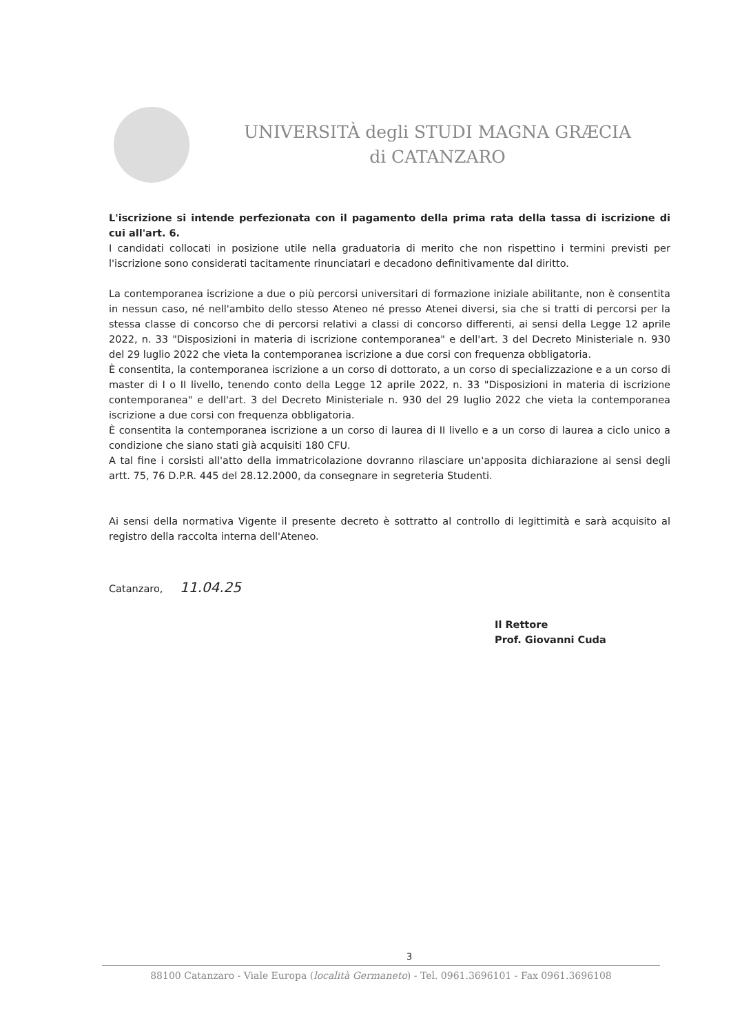UNIVERSITÀ degli STUDI MAGNA GRÆCIA
di CATANZARO
L'iscrizione si intende perfezionata con il pagamento della prima rata della tassa di iscrizione di cui all'art. 6.
I candidati collocati in posizione utile nella graduatoria di merito che non rispettino i termini previsti per l'iscrizione sono considerati tacitamente rinunciatari e decadono definitivamente dal diritto.
La contemporanea iscrizione a due o più percorsi universitari di formazione iniziale abilitante, non è consentita in nessun caso, né nell'ambito dello stesso Ateneo né presso Atenei diversi, sia che si tratti di percorsi per la stessa classe di concorso che di percorsi relativi a classi di concorso differenti, ai sensi della Legge 12 aprile 2022, n. 33 "Disposizioni in materia di iscrizione contemporanea" e dell'art. 3 del Decreto Ministeriale n. 930 del 29 luglio 2022 che vieta la contemporanea iscrizione a due corsi con frequenza obbligatoria.
È consentita, la contemporanea iscrizione a un corso di dottorato, a un corso di specializzazione e a un corso di master di I o II livello, tenendo conto della Legge 12 aprile 2022, n. 33 "Disposizioni in materia di iscrizione contemporanea" e dell'art. 3 del Decreto Ministeriale n. 930 del 29 luglio 2022 che vieta la contemporanea iscrizione a due corsi con frequenza obbligatoria.
È consentita la contemporanea iscrizione a un corso di laurea di II livello e a un corso di laurea a ciclo unico a condizione che siano stati già acquisiti 180 CFU.
A tal fine i corsisti all'atto della immatricolazione dovranno rilasciare un'apposita dichiarazione ai sensi degli artt. 75, 76 D.P.R. 445 del 28.12.2000, da consegnare in segreteria Studenti.
Ai sensi della normativa Vigente il presente decreto è sottratto al controllo di legittimità e sarà acquisito al registro della raccolta interna dell'Ateneo.
Catanzaro, 11.04.25
Il Rettore
Prof. Giovanni Cuda
3
88100 Catanzaro - Viale Europa (località Germaneto) - Tel. 0961.3696101 - Fax 0961.3696108